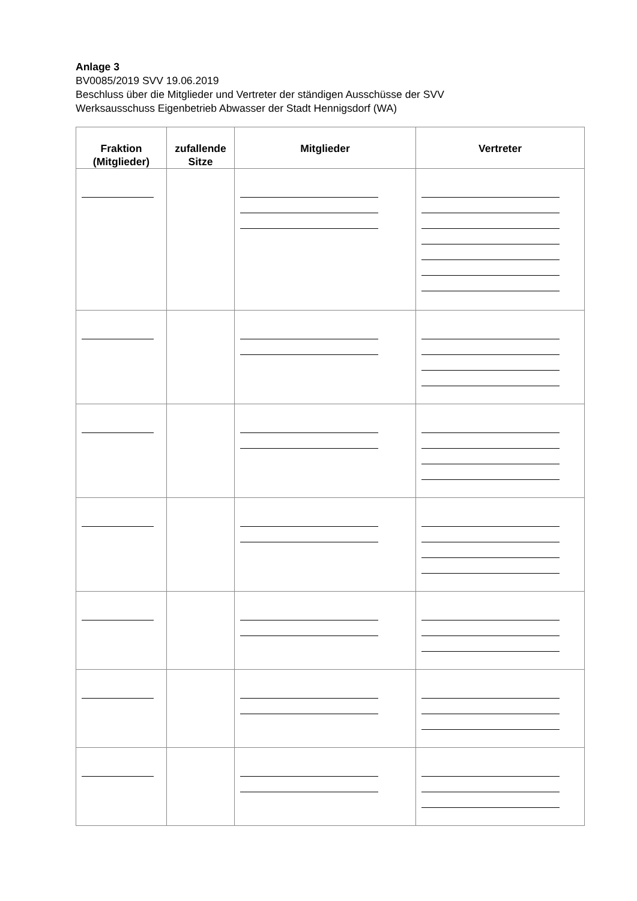Anlage 3
BV0085/2019 SVV 19.06.2019
Beschluss über die Mitglieder und Vertreter der ständigen Ausschüsse der SVV
Werksausschuss Eigenbetrieb Abwasser der Stadt Hennigsdorf (WA)
| Fraktion (Mitglieder) | zufallende Sitze | Mitglieder | Vertreter |
| --- | --- | --- | --- |